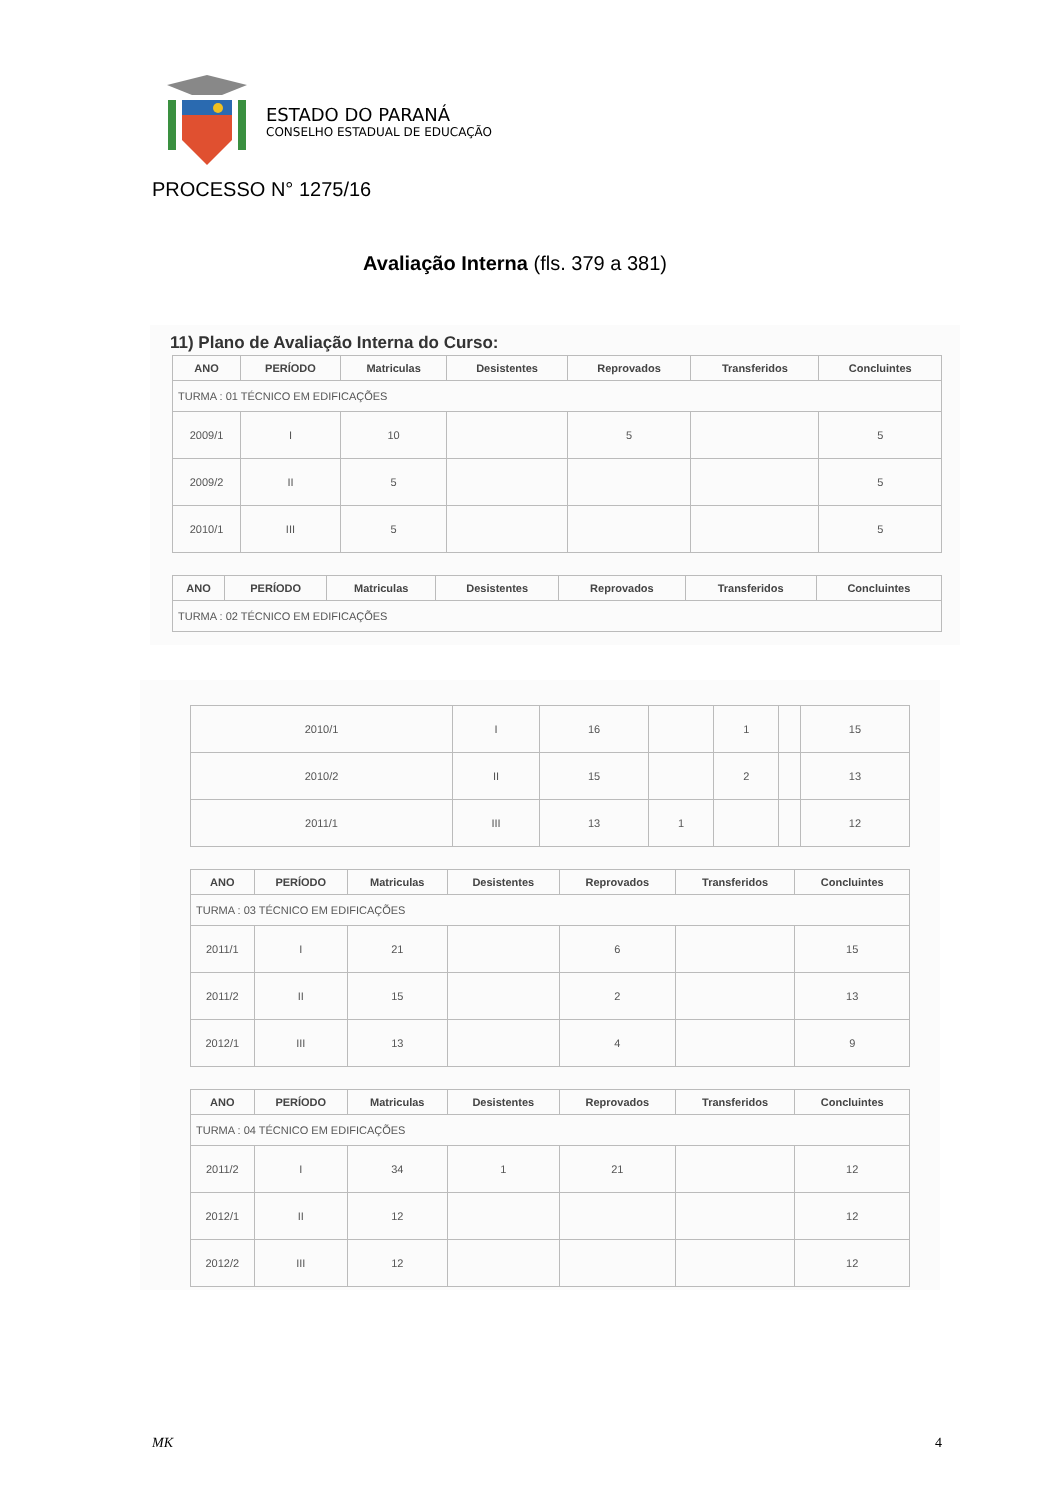ESTADO DO PARANÁ
CONSELHO ESTADUAL DE EDUCAÇÃO
PROCESSO N° 1275/16
Avaliação Interna (fls. 379 a 381)
11) Plano de Avaliação Interna do Curso:
| ANO | PERÍODO | Matriculas | Desistentes | Reprovados | Transferidos | Concluintes |
| --- | --- | --- | --- | --- | --- | --- |
| TURMA : 01 TÉCNICO EM EDIFICAÇÕES | | | | | | |
| 2009/1 | I | 10 | | 5 | | 5 |
| 2009/2 | II | 5 | | | | 5 |
| 2010/1 | III | 5 | | | | 5 |
| ANO | PERÍODO | Matriculas | Desistentes | Reprovados | Transferidos | Concluintes |
| --- | --- | --- | --- | --- | --- | --- |
| TURMA : 02 TÉCNICO EM EDIFICAÇÕES | | | | | | |
| 2010/1 | I | 16 | | 1 | | 15 |
| 2010/2 | II | 15 | | 2 | | 13 |
| 2011/1 | III | 13 | 1 | | | 12 |
| ANO | PERÍODO | Matriculas | Desistentes | Reprovados | Transferidos | Concluintes |
| --- | --- | --- | --- | --- | --- | --- |
| TURMA : 03 TÉCNICO EM EDIFICAÇÕES | | | | | | |
| 2011/1 | I | 21 | | 6 | | 15 |
| 2011/2 | II | 15 | | 2 | | 13 |
| 2012/1 | III | 13 | | 4 | | 9 |
| ANO | PERÍODO | Matriculas | Desistentes | Reprovados | Transferidos | Concluintes |
| --- | --- | --- | --- | --- | --- | --- |
| TURMA : 04 TÉCNICO EM EDIFICAÇÕES | | | | | | |
| 2011/2 | I | 34 | 1 | 21 | | 12 |
| 2012/1 | II | 12 | | | | 12 |
| 2012/2 | III | 12 | | | | 12 |
MK 4